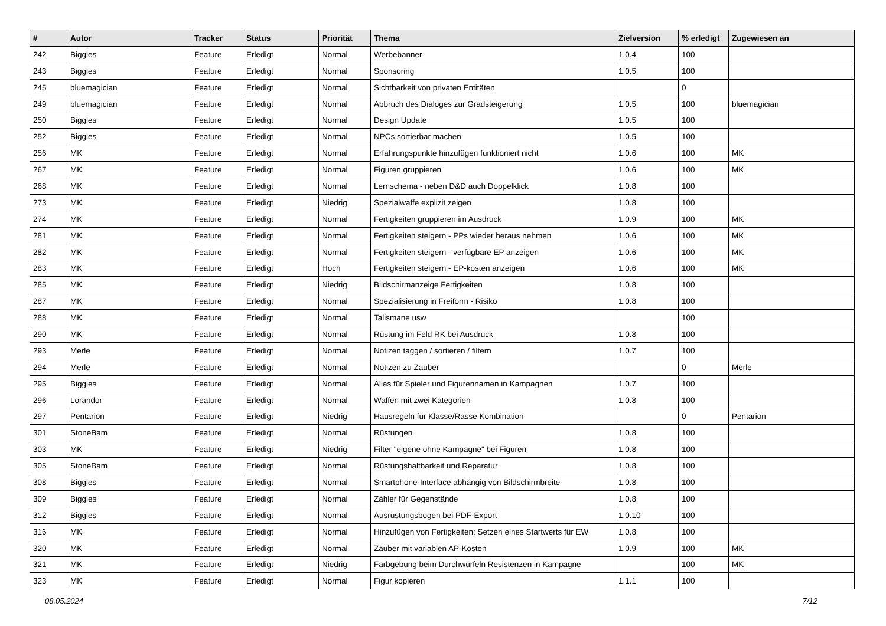| # | Autor | Tracker | Status | Priorität | Thema | Zielversion | % erledigt | Zugewiesen an |
| --- | --- | --- | --- | --- | --- | --- | --- | --- |
| 242 | Biggles | Feature | Erledigt | Normal | Werbebanner | 1.0.4 | 100 | |
| 243 | Biggles | Feature | Erledigt | Normal | Sponsoring | 1.0.5 | 100 | |
| 245 | bluemagician | Feature | Erledigt | Normal | Sichtbarkeit von privaten Entitäten | | 0 | |
| 249 | bluemagician | Feature | Erledigt | Normal | Abbruch des Dialoges zur Gradsteigerung | 1.0.5 | 100 | bluemagician |
| 250 | Biggles | Feature | Erledigt | Normal | Design Update | 1.0.5 | 100 | |
| 252 | Biggles | Feature | Erledigt | Normal | NPCs sortierbar machen | 1.0.5 | 100 | |
| 256 | MK | Feature | Erledigt | Normal | Erfahrungspunkte hinzufügen funktioniert nicht | 1.0.6 | 100 | MK |
| 267 | MK | Feature | Erledigt | Normal | Figuren gruppieren | 1.0.6 | 100 | MK |
| 268 | MK | Feature | Erledigt | Normal | Lernschema - neben D&D auch Doppelklick | 1.0.8 | 100 | |
| 273 | MK | Feature | Erledigt | Niedrig | Spezialwaffe explizit zeigen | 1.0.8 | 100 | |
| 274 | MK | Feature | Erledigt | Normal | Fertigkeiten gruppieren im Ausdruck | 1.0.9 | 100 | MK |
| 281 | MK | Feature | Erledigt | Normal | Fertigkeiten steigern - PPs wieder heraus nehmen | 1.0.6 | 100 | MK |
| 282 | MK | Feature | Erledigt | Normal | Fertigkeiten steigern - verfügbare EP anzeigen | 1.0.6 | 100 | MK |
| 283 | MK | Feature | Erledigt | Hoch | Fertigkeiten steigern - EP-kosten anzeigen | 1.0.6 | 100 | MK |
| 285 | MK | Feature | Erledigt | Niedrig | Bildschirmanzeige Fertigkeiten | 1.0.8 | 100 | |
| 287 | MK | Feature | Erledigt | Normal | Spezialisierung in Freiform - Risiko | 1.0.8 | 100 | |
| 288 | MK | Feature | Erledigt | Normal | Talismane usw | | 100 | |
| 290 | MK | Feature | Erledigt | Normal | Rüstung im Feld RK bei Ausdruck | 1.0.8 | 100 | |
| 293 | Merle | Feature | Erledigt | Normal | Notizen taggen / sortieren / filtern | 1.0.7 | 100 | |
| 294 | Merle | Feature | Erledigt | Normal | Notizen zu Zauber | | 0 | Merle |
| 295 | Biggles | Feature | Erledigt | Normal | Alias für Spieler und Figurennamen in Kampagnen | 1.0.7 | 100 | |
| 296 | Lorandor | Feature | Erledigt | Normal | Waffen mit zwei Kategorien | 1.0.8 | 100 | |
| 297 | Pentarion | Feature | Erledigt | Niedrig | Hausregeln für Klasse/Rasse Kombination | | 0 | Pentarion |
| 301 | StoneBam | Feature | Erledigt | Normal | Rüstungen | 1.0.8 | 100 | |
| 303 | MK | Feature | Erledigt | Niedrig | Filter "eigene ohne Kampagne" bei Figuren | 1.0.8 | 100 | |
| 305 | StoneBam | Feature | Erledigt | Normal | Rüstungshaltbarkeit und Reparatur | 1.0.8 | 100 | |
| 308 | Biggles | Feature | Erledigt | Normal | Smartphone-Interface abhängig von Bildschirmbreite | 1.0.8 | 100 | |
| 309 | Biggles | Feature | Erledigt | Normal | Zähler für Gegenstände | 1.0.8 | 100 | |
| 312 | Biggles | Feature | Erledigt | Normal | Ausrüstungsbogen bei PDF-Export | 1.0.10 | 100 | |
| 316 | MK | Feature | Erledigt | Normal | Hinzufügen von Fertigkeiten: Setzen eines Startwerts für EW | 1.0.8 | 100 | |
| 320 | MK | Feature | Erledigt | Normal | Zauber mit variablen AP-Kosten | 1.0.9 | 100 | MK |
| 321 | MK | Feature | Erledigt | Niedrig | Farbgebung beim Durchwürfeln Resistenzen in Kampagne | | 100 | MK |
| 323 | MK | Feature | Erledigt | Normal | Figur kopieren | 1.1.1 | 100 | |
08.05.2024 7/12